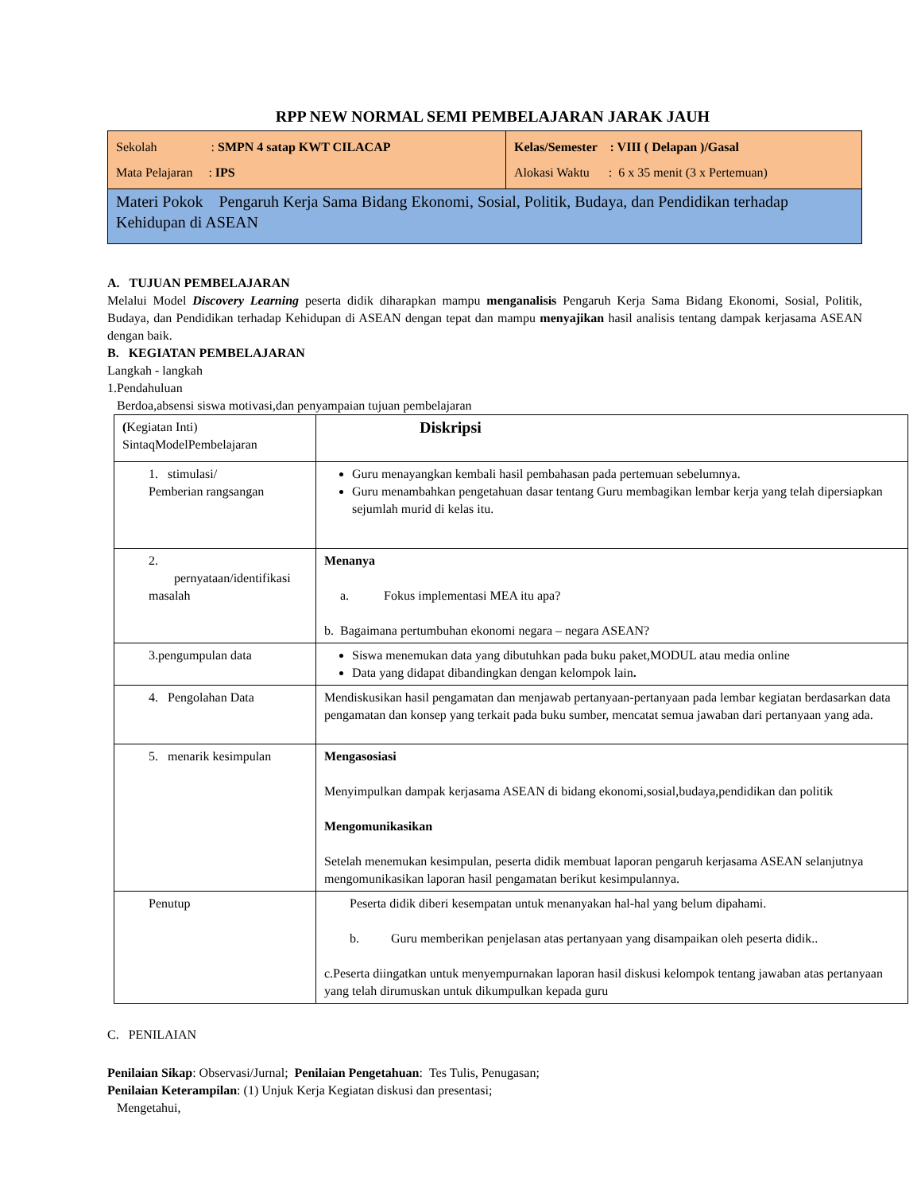RPP NEW NORMAL SEMI PEMBELAJARAN JARAK JAUH
| Sekolah : SMPN 4 satap KWT CILACAP Mata Pelajaran : IPS | Kelas/Semester : VIII ( Delapan )/Gasal Alokasi Waktu : 6 x 35 menit (3 x Pertemuan) |
| Materi Pokok Pengaruh Kerja Sama Bidang Ekonomi, Sosial, Politik, Budaya, dan Pendidikan terhadap Kehidupan di ASEAN | |
A. TUJUAN PEMBELAJARAN
Melalui Model Discovery Learning peserta didik diharapkan mampu menganalisis Pengaruh Kerja Sama Bidang Ekonomi, Sosial, Politik, Budaya, dan Pendidikan terhadap Kehidupan di ASEAN dengan tepat dan mampu menyajikan hasil analisis tentang dampak kerjasama ASEAN dengan baik.
B. KEGIATAN PEMBELAJARAN
Langkah - langkah
1.Pendahuluan
Berdoa,absensi siswa motivasi,dan penyampaian tujuan pembelajaran
| ( Kegiatan Inti) SintaqModelPembelajaran | Diskripsi |
| 1. stimulasi/ Pemberian rangsangan | Guru menayangkan kembali hasil pembahasan pada pertemuan sebelumnya. Guru menambahkan pengetahuan dasar tentang Guru membagikan lembar kerja yang telah dipersiapkan sejumlah murid di kelas itu. |
| 2. pernyataan/identifikasi masalah | Menanya a. Fokus implementasi MEA itu apa? b. Bagaimana pertumbuhan ekonomi negara – negara ASEAN? |
| 3.pengumpulan data | Siswa menemukan data yang dibutuhkan pada buku paket,MODUL atau media online Data yang didapat dibandingkan dengan kelompok lain . |
| 4. Pengolahan Data | Mendiskusikan hasil pengamatan dan menjawab pertanyaan-pertanyaan pada lembar kegiatan berdasarkan data pengamatan dan konsep yang terkait pada buku sumber, mencatat semua jawaban dari pertanyaan yang ada. |
| 5. menarik kesimpulan | Mengasosiasi Menyimpulkan dampak kerjasama ASEAN di bidang ekonomi,sosial,budaya,pendidikan dan politik Mengomunikasikan Setelah menemukan kesimpulan, peserta didik membuat laporan pengaruh kerjasama ASEAN selanjutnya mengomunikasikan laporan hasil pengamatan berikut kesimpulannya. |
| Penutup | Peserta didik diberi kesempatan untuk menanyakan hal-hal yang belum dipahami. b. Guru memberikan penjelasan atas pertanyaan yang disampaikan oleh peserta didik.. c.Peserta diingatkan untuk menyempurnakan laporan hasil diskusi kelompok tentang jawaban atas pertanyaan yang telah dirumuskan untuk dikumpulkan kepada guru |
C. PENILAIAN
Penilaian Sikap: Observasi/Jurnal; Penilaian Pengetahuan: Tes Tulis, Penugasan;
Penilaian Keterampilan: (1) Unjuk Kerja Kegiatan diskusi dan presentasi;
Mengetahui,